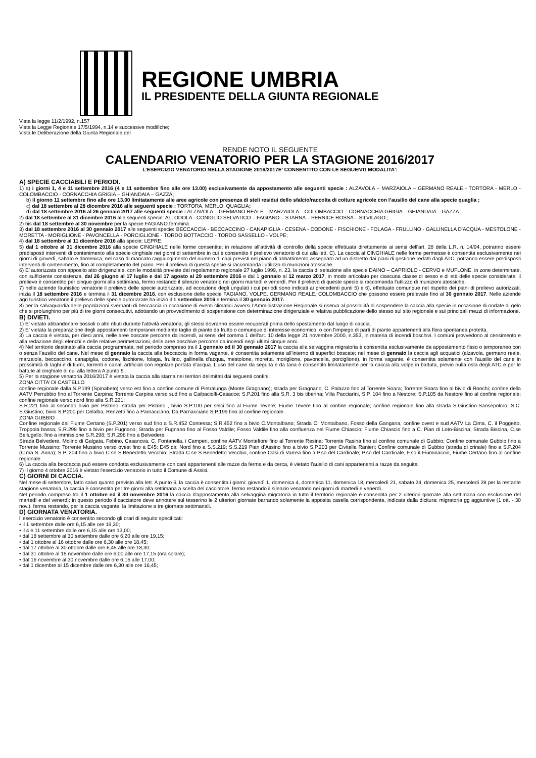REGIONE UMBRIA
IL PRESIDENTE DELLA GIUNTA REGIONALE
Vista la legge 11/2/1992, n.157
Vista la Legge Regionale 17/5/1994, n.14 e successive modifiche;
Vista le Deliberazione della Giunta Regionale del
RENDE NOTO IL SEGUENTE
CALENDARIO VENATORIO PER LA STAGIONE 2016/2017
L’ESERCIZIO VENATORIO NELLA STAGIONE 2016/2017E’ CONSENTITO CON LE SEGUENTI MODALITA’:
A) SPECIE CACCIABILI E PERIODI.
1) a) i giorni 1, 4 e 11 settembre 2016 (4 e 11 settembre fino alle ore 13.00) esclusivamente da appostamento alle seguenti specie : ALZAVOLA – MARZAIOLA – GERMANO REALE - TORTORA - MERLO - COLOMBACCIO - CORNACCHIA GRIGIA – GHIANDAIA – GAZZA;
b) il giorno 11 settembre fino alle ore 13.00 limitatamente alle aree agricole con presenza di steli residui dello sfalcio/raccolta di colture agricole con l’ausilio del cane alla specie quaglia ;
c) dal 18 settembre al 28 dicembre 2016 alle seguenti specie : TORTORA, MERLO, QUAGLIA;
d) dal 18 settembre 2016 al 26 gennaio 2017 alle seguenti specie : ALZAVOLA – GERMANO REALE – MARZAIOLA – COLOMBACCIO – CORNACCHIA GRIGIA – GHIANDAIA – GAZZA ;
2) dal 18 settembre al 31 dicembre 2016 alle seguenti specie: ALLODOLA - CONIGLIO SELVATICO – FAGIANO – STARNA – PERNICE ROSSA – SILVILAGO ;
2) bis dal 18 settembre al 30 novembre per la specie FAGIANO femmina
3) dal 18 settembre 2016 al 30 gennaio 2017 alle seguenti specie: BECCACCIA - BECCACCINO - CANAPIGLIA - CESENA - CODONE - FISCHIONE - FOLAGA - FRULLINO - GALLINELLA D'ACQUA - MESTOLONE - MORETTA - MORIGLIONE - PAVONCELLA - PORCIGLIONE - TORDO BOTTACCIO - TORDO SASSELLO - VOLPE;
4) dal 18 settembre al 11 dicembre 2016 alla specie: LEPRE;
5) dal 1 ottobre al 31 dicembre 2016 alla specie CINGHIALE nelle forme consentite; in relazione all'attività di controllo della specie effettuata direttamente ai sensi dell'art. 28 della L.R. n. 14/94, potranno essere predisposti interventi di contenimento alla specie cinghiale nei giorni di settembre in cui è consentito il prelievo venatorio di cui alla lett. C). La caccia al CINGHIALE nelle forme permesse è consentita esclusivamente nei giorni di giovedì, sabato e domenica; nel caso di mancato raggiungimento del numero di capi previsti nel piano di abbattimento assegnato ad un distretto dai piani di gestione redatti dagli ATC, potranno essere predisposti interventi di contenimento, fino al completamento del piano. Per il prelievo di questa specie si raccomanda l’utilizzo di munizioni atossiche.
6) E’ autorizzata con apposito atto dirigenziale, con le modalità previste dal regolamento regionale 27 luglio 1999, n. 23, la caccia di selezione alle specie DAINO – CAPRIOLO - CERVO e MUFLONE, in zone determinate, con sufficiente consistenza, dal 26 giugno al 17 luglio e dal 17 agosto al 29 settembre 2016 e dal 1 gennaio al 12 marzo 2017, in modo articolato per ciascuna classe di sesso e di età delle specie considerate; il prelievo è consentito per cinque giorni alla settimana, fermo restando il silenzio venatorio nei giorni martedì e venerdì. Per il prelievo di queste specie si raccomanda l’utilizzo di munizioni atossiche.
7) nelle aziende faunistico venatorie il prelievo delle specie autorizzate, ad eccezione degli ungulati i cui periodi sono indicati ai precedenti punti 5) e 6), effettuato comunque nel rispetto dei piani di prelievo autorizzati, inizia il 18 settembre 2016 e termina il 31 dicembre 2016, con esclusione delle specie FAGIANO, VOLPE, GERMANO REALE, COLOMBACCIO che possono essere prelevate fino al 30 gennaio 2017. Nelle aziende agri turistico venatorie il prelievo delle specie autorizzate ha inizio il 1 settembre 2016 e termina il 30 gennaio 2017.
8) per la salvaguardia delle popolazioni svernanti di beccaccia in occasione di eventi climatici avversi l’Amministrazione Regionale si riserva al possibilità di sospendere la caccia alla specie in occasione di ondate di gelo che si prolunghino per più di tre giorni consecutivi, adottando un provvedimento di sospensione con determinazione dirigenziale e relativa pubblicazione dello stesso sul sito regionale e sui principali mezzi di informazione.
B) DIVIETI.
1) E’ vietato abbandonare bossoli o altri rifiuti durante l'attività venatoria; gli stessi dovranno essere recuperati prima dello spostamento dal luogo di caccia.
2) E’ vietata la preparazione degli appostamenti temporanei mediante taglio di piante da frutto o comunque di interesse economico, o con l'impiego di parti di piante appartenenti alla flora spontanea protetta.
3) La caccia è vietata, per dieci anni, nelle aree boscate percorse da incendi, ai sensi del comma 1 dell'art. 10 della legge 21 novembre 2000, n.353, in materia di incendi boschivi. I comuni provvedono al censimento e alla redazione degli elenchi e delle relative perimetrazioni, delle aree boschive percorse da incendi negli ultimi cinque anni.
4) Nel territorio destinato alla caccia programmata, nel periodo compreso tra il 1 gennaio ed il 30 gennaio 2017 la caccia alla selvaggina migratoria è consentita esclusivamente da appostamento fisso o temporaneo con o senza l’ausilio del cane. Nel mese di gennaio la caccia alla beccaccia in forma vagante, è consentita solamente all’interno di superfici boscate; nel mese di gennaio la caccia agli acquatici (alzavola, germano reale, marzaiola, beccaccino, canapiglia, codone, fischione, folaga, frullino, gallinella d'acqua, mestolone, moretta, moriglione, pavoncella, porciglione), in forma vagante, è consentita solamente con l’ausilio del cane in prossimità di laghi e di fiumi, torrenti e canali artificiali con regolare portata d’acqua. L’uso del cane da seguita e da tana è consentito limitatamente per la caccia alla volpe in battuta, previo nulla osta degli ATC e per le battute al cinghiale di cui alla lettera A punto 5 .
5) Per la stagione venatoria 2016/2017 è vietata la caccia alla starna nei territori delimitati dai seguenti confini:
ZONA CITTA’ DI CASTELLO
confine regionale dalla S.P.199 (Spinabeto) verso est fino a confine comune di Pietralunga (Monte Gragnano); strada per Gragnano, C. Palazzo fino al Torrente Soara; Torrente Soara fino al bivio di Ronchi; confine della AATV Perrubbio fino al Torrente Carpina; Torrente Carpina verso sud fino a Caibaciolfi-Casacce; S.P.201 fino alla S.R. 3 bis tiberina; Villa Pacciarini, S.P. 104 fino a Nestore; S.P.105 da Nestore fino al confine regionale; confine regionale verso nord fino alla S.R.221;
S.R.221 fino al secondo bivio per Pistrino; strada per Pistrino , bivio S.P.100 per selci fino al Fiume Tevere; Fiume Tevere fino al confine regionale; confine regionale fino alla strada S.Giustino-Sansepolcro; S.C. S.Giustino, bivio S.P.200 per Celalba, Renzetti fino a Parnacciano; Da Parnacciano S.P.199 fino al confine regionale.
ZONA GUBBIO
Confine regionale dal Fiume Certano (S.P.201) verso sud fino a S.R.452 Contessa; S.R.452 fino a bivio C.Montalbano; Strada C. Montalbano, Fosso della Gangana, confine ovest e sud AATV La Cima, C. il Poggetto, Troppola bassa; S.R.298 fino a bivio per Fugnano; Strada per Fugnano fino al Fosso Valdile; Fosso Valdile fino alla confluenza nel Fiume Chiascio; Fiume Chiascio fino a C. Pian di Loto-Biscina; Strada Biscina, C.se Bellugello, fino a immissione S.R.298; S.R.298 fino a Belvedere;
Strada Belvedere, Molino di Galgata, Febino, Casanova, C. Fontanella, i Camperi, confine AATV Montefiore fino al Torrente Resina; Torrente Rasina fino al confine comunale di Gubbio; Confine comunale Gubbio fino a Torrente Mussino; Torrente Mussino verso ovest fino a E45; E45 dir. Nord fino a S.S.219; S.S.219 Pian d’Assino fino a bivio S.P.203 per Civitella Ranieri; Confine comunale di Gubbio (strada di crinale) fino a S.P.204 (C.ma S. Anna); S.P. 204 fino a bivio C.se S.Benedetto Vecchio; Strada C.se S.Benedetto Vecchio, confine Oasi di Varrea fino a P.so del Cardinale; P.so del Cardinale, F.so il Fiuminaccio, Fiume Certano fino al confine regionale.
6) La caccia alla beccaccia può essere condotta esclusivamente con cani appartenenti alle razze da ferma e da cerca, è vietato l’ausilio di cani appartenenti a razze da seguita.
7) Il giorno 4 ottobre 2016 è vietato l'esercizio venatorio in tutto il Comune di Assisi.
C) GIORNI DI CACCIA.
Nel mese di settembre, fatto salvo quanto previsto alla lett. A punto 6, la caccia è consentita i giorni: giovedì 1, domenica 4, domenica 11, domenica 18, mercoledì 21, sabato 24, domenica 25, mercoledì 28 per la restante stagione venatoria, la caccia è consentita per tre giorni alla settimana a scelta del cacciatore, fermo restando il silenzio venatorio nei giorni di martedì e venerdì.
Nel periodo compreso tra il 1 ottobre ed il 30 novembre 2016 la caccia d'appostamento alla selvaggina migratoria in tutto il territorio regionale è consentita per 2 ulteriori giornate alla settimana con esclusione del martedì e del venerdì; in questo periodo il cacciatore deve annotare sul tesserino le 2 ulteriori giornate barrando solamente la apposita casella corrispondente, indicata dalla dicitura: migratoria gg aggiuntive (1 ott. - 30 nov.), ferma restando, per la caccia vagante, la limitazione a tre giornate settimanali.
D) GIORNATA VENATORIA.
l’ esercizio venatorio è consentito secondo gli orari di seguito specificati:
• il 1 settembre dalle ore 6,15 alle ore 19,30;
• il 4 e 11 settembre dalle ore 6,15 alle ore 13,00;
• dal 18 settembre al 30 settembre dalle ore 6,20 alle ore 19,15;
• dal 1 ottobre al 16 ottobre dalle ore 6,30 alle ore 18,45;
• dal 17 ottobre al 30 ottobre dalle ore 6,45 alle ore 18,30;
• dal 31 ottobre al 15 novembre dalle ore 6,00 alle ore 17,15 (ora solare);
• dal 16 novembre al 30 novembre dalle ore 6,15 alle 17,00;
• dal 1 dicembre al 15 dicembre dalle ore 6,30 alle ore 16,45;